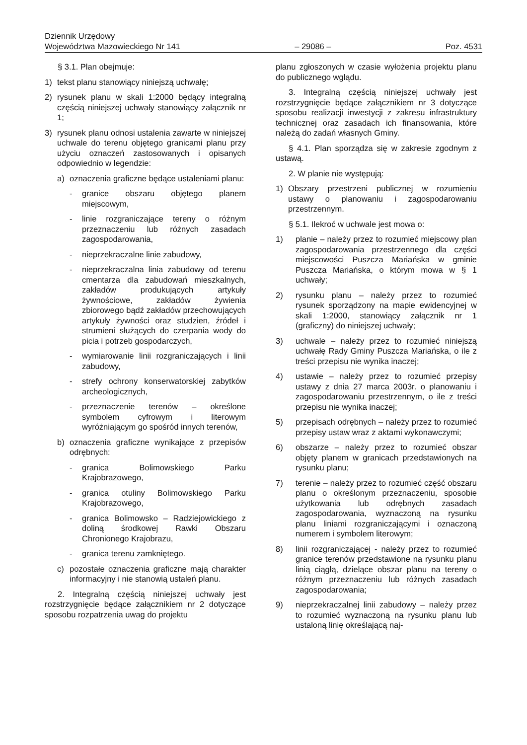Dziennik Urzędowy
Województwa Mazowieckiego Nr 141 – 29086 – Poz. 4531
§ 3.1. Plan obejmuje:
1) tekst planu stanowiący niniejszą uchwałę;
2) rysunek planu w skali 1:2000 będący integralną częścią niniejszej uchwały stanowiący załącznik nr 1;
3) rysunek planu odnosi ustalenia zawarte w niniejszej uchwale do terenu objętego granicami planu przy użyciu oznaczeń zastosowanych i opisanych odpowiednio w legendzie:
a) oznaczenia graficzne będące ustaleniami planu:
- granice obszaru objętego planem miejscowym,
- linie rozgraniczające tereny o różnym przeznaczeniu lub różnych zasadach zagospodarowania,
- nieprzekraczalne linie zabudowy,
- nieprzekraczalna linia zabudowy od terenu cmentarza dla zabudowań mieszkalnych, zakładów produkujących artykuły żywnościowe, zakładów żywienia zbiorowego bądź zakładów przechowujących artykuły żywności oraz studzien, źródeł i strumieni służących do czerpania wody do picia i potrzeb gospodarczych,
- wymiarowanie linii rozgraniczających i linii zabudowy,
- strefy ochrony konserwatorskiej zabytków archeologicznych,
- przeznaczenie terenów – określone symbolem cyfrowym i literowym wyróżniającym go spośród innych terenów,
b) oznaczenia graficzne wynikające z przepisów odrębnych:
- granica Bolimowskiego Parku Krajobrazowego,
- granica otuliny Bolimowskiego Parku Krajobrazowego,
- granica Bolimowsko – Radziejowickiego z doliną środkowej Rawki Obszaru Chronionego Krajobrazu,
- granica terenu zamkniętego.
c) pozostałe oznaczenia graficzne mają charakter informacyjny i nie stanowią ustaleń planu.
2. Integralną częścią niniejszej uchwały jest rozstrzygnięcie będące załącznikiem nr 2 dotyczące sposobu rozpatrzenia uwag do projektu
planu zgłoszonych w czasie wyłożenia projektu planu do publicznego wglądu.
3. Integralną częścią niniejszej uchwały jest rozstrzygnięcie będące załącznikiem nr 3 dotyczące sposobu realizacji inwestycji z zakresu infrastruktury technicznej oraz zasadach ich finansowania, które należą do zadań własnych Gminy.
§ 4.1. Plan sporządza się w zakresie zgodnym z ustawą.
2. W planie nie występują:
1) Obszary przestrzeni publicznej w rozumieniu ustawy o planowaniu i zagospodarowaniu przestrzennym.
§ 5.1. Ilekroć w uchwale jest mowa o:
1) planie – należy przez to rozumieć miejscowy plan zagospodarowania przestrzennego dla części miejscowości Puszcza Mariańska w gminie Puszcza Mariańska, o którym mowa w § 1 uchwały;
2) rysunku planu – należy przez to rozumieć rysunek sporządzony na mapie ewidencyjnej w skali 1:2000, stanowiący załącznik nr 1 (graficzny) do niniejszej uchwały;
3) uchwale – należy przez to rozumieć niniejszą uchwałę Rady Gminy Puszcza Mariańska, o ile z treści przepisu nie wynika inaczej;
4) ustawie – należy przez to rozumieć przepisy ustawy z dnia 27 marca 2003r. o planowaniu i zagospodarowaniu przestrzennym, o ile z treści przepisu nie wynika inaczej;
5) przepisach odrębnych – należy przez to rozumieć przepisy ustaw wraz z aktami wykonawczymi;
6) obszarze – należy przez to rozumieć obszar objęty planem w granicach przedstawionych na rysunku planu;
7) terenie – należy przez to rozumieć część obszaru planu o określonym przeznaczeniu, sposobie użytkowania lub odrębnych zasadach zagospodarowania, wyznaczoną na rysunku planu liniami rozgraniczającymi i oznaczoną numerem i symbolem literowym;
8) linii rozgraniczającej - należy przez to rozumieć granice terenów przedstawione na rysunku planu linią ciągłą, dzielące obszar planu na tereny o różnym przeznaczeniu lub różnych zasadach zagospodarowania;
9) nieprzekraczalnej linii zabudowy – należy przez to rozumieć wyznaczoną na rysunku planu lub ustaloną linię określającą naj-